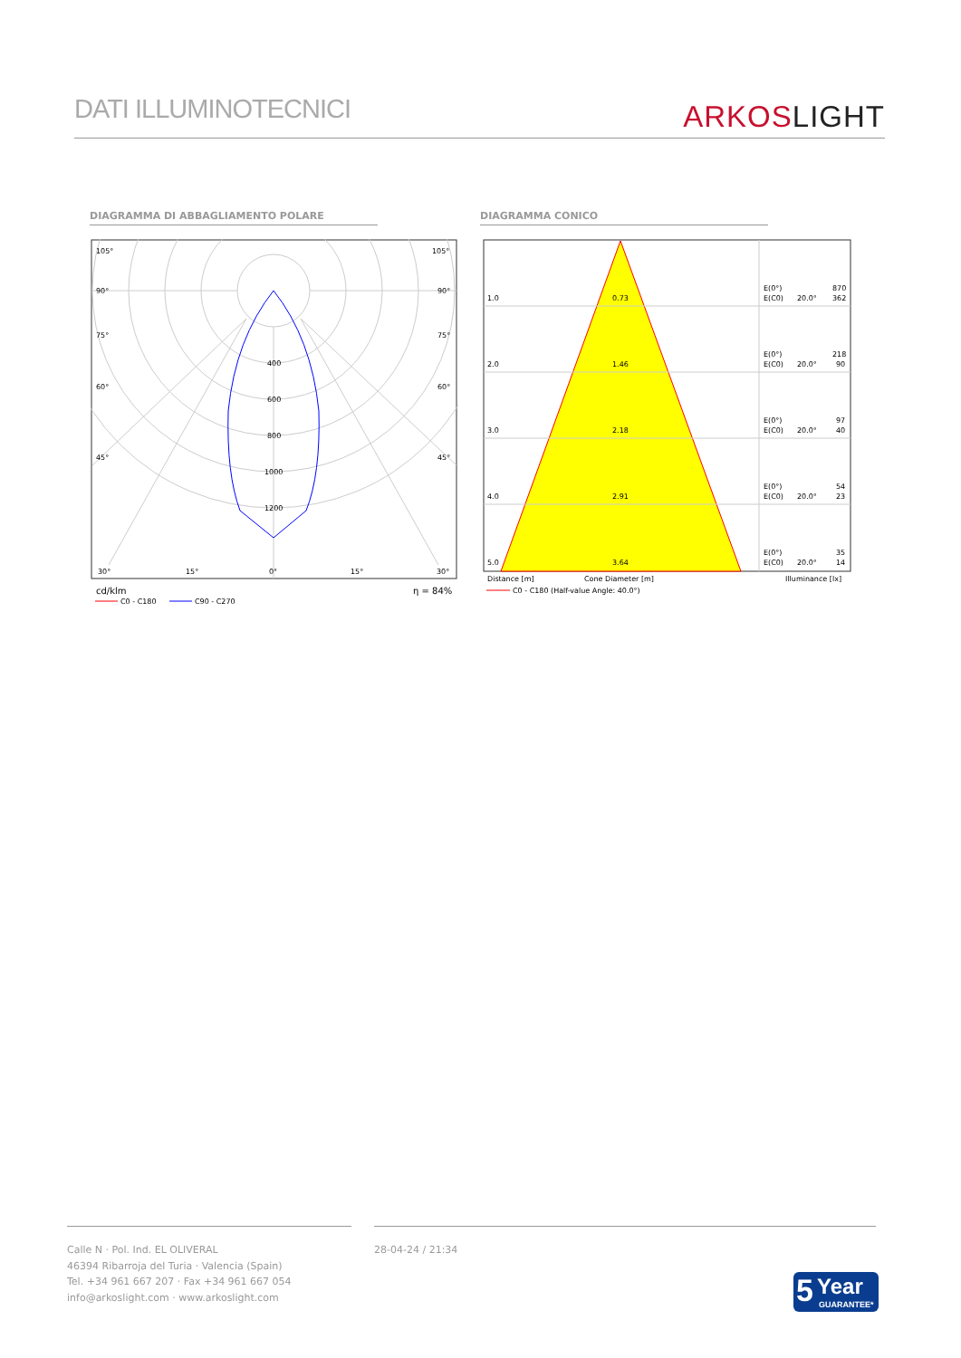DATI ILLUMINOTECNICI
ARKOSLIGHT
DIAGRAMMA DI ABBAGLIAMENTO POLARE DIAGRAMMA CONICO
105°
105°
90°
90°
75°
75°
60°
60°
45°
45°
400
600
800
1000
1200
30°
15°
0°
15°
30°
cd/klm
η = 84%
C0 - C180
C90 - C270
1.0
0.73
E(0°)
870
E(C0)
20.0°
362
2.0
1.46
E(0°)
218
E(C0)
20.0°
90
3.0
2.18
E(0°)
97
E(C0)
20.0°
40
4.0
2.91
E(0°)
54
E(C0)
20.0°
23
5.0
3.64
E(0°)
35
E(C0)
20.0°
14
Distance [m]
Cone Diameter [m]
Illuminance [lx]
C0 - C180 (Half-value Angle: 40.0°)
Calle N · Pol. Ind. EL OLIVERAL
46394 Ribarroja del Turia · Valencia (Spain)
Tel. +34 961 667 207 · Fax +34 961 667 054
info@arkoslight.com · www.arkoslight.com
28-04-24 / 21:34
5 Year
GUARANTEE*